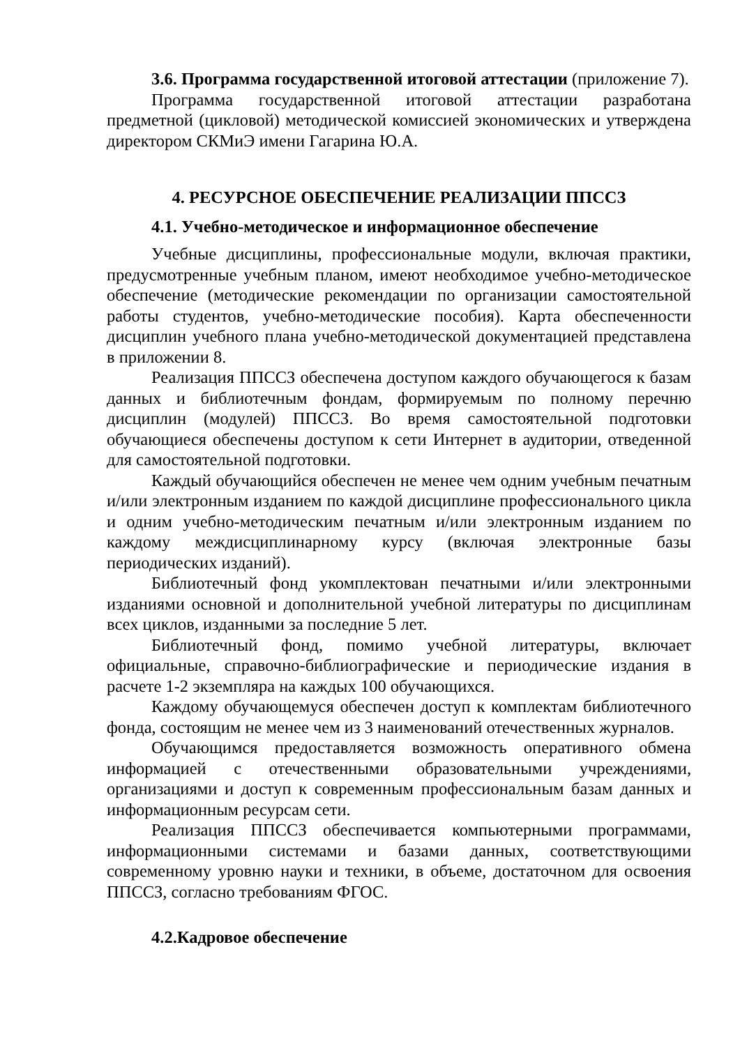3.6. Программа государственной итоговой аттестации (приложение 7).
Программа государственной итоговой аттестации разработана предметной (цикловой) методической комиссией экономических и утверждена директором СКМиЭ имени Гагарина Ю.А.
4. РЕСУРСНОЕ ОБЕСПЕЧЕНИЕ РЕАЛИЗАЦИИ ППССЗ
4.1. Учебно-методическое и информационное обеспечение
Учебные дисциплины, профессиональные модули, включая практики, предусмотренные учебным планом, имеют необходимое учебно-методическое обеспечение (методические рекомендации по организации самостоятельной работы студентов, учебно-методические пособия). Карта обеспеченности дисциплин учебного плана учебно-методической документацией представлена в приложении 8.
Реализация ППССЗ обеспечена доступом каждого обучающегося к базам данных и библиотечным фондам, формируемым по полному перечню дисциплин (модулей) ППССЗ. Во время самостоятельной подготовки обучающиеся обеспечены доступом к сети Интернет в аудитории, отведенной для самостоятельной подготовки.
Каждый обучающийся обеспечен не менее чем одним учебным печатным и/или электронным изданием по каждой дисциплине профессионального цикла и одним учебно-методическим печатным и/или электронным изданием по каждому междисциплинарному курсу (включая электронные базы периодических изданий).
Библиотечный фонд укомплектован печатными и/или электронными изданиями основной и дополнительной учебной литературы по дисциплинам всех циклов, изданными за последние 5 лет.
Библиотечный фонд, помимо учебной литературы, включает официальные, справочно-библиографические и периодические издания в расчете 1-2 экземпляра на каждых 100 обучающихся.
Каждому обучающемуся обеспечен доступ к комплектам библиотечного фонда, состоящим не менее чем из 3 наименований отечественных журналов.
Обучающимся предоставляется возможность оперативного обмена информацией с отечественными образовательными учреждениями, организациями и доступ к современным профессиональным базам данных и информационным ресурсам сети.
Реализация ППССЗ обеспечивается компьютерными программами, информационными системами и базами данных, соответствующими современному уровню науки и техники, в объеме, достаточном для освоения ППССЗ, согласно требованиям ФГОС.
4.2.Кадровое обеспечение